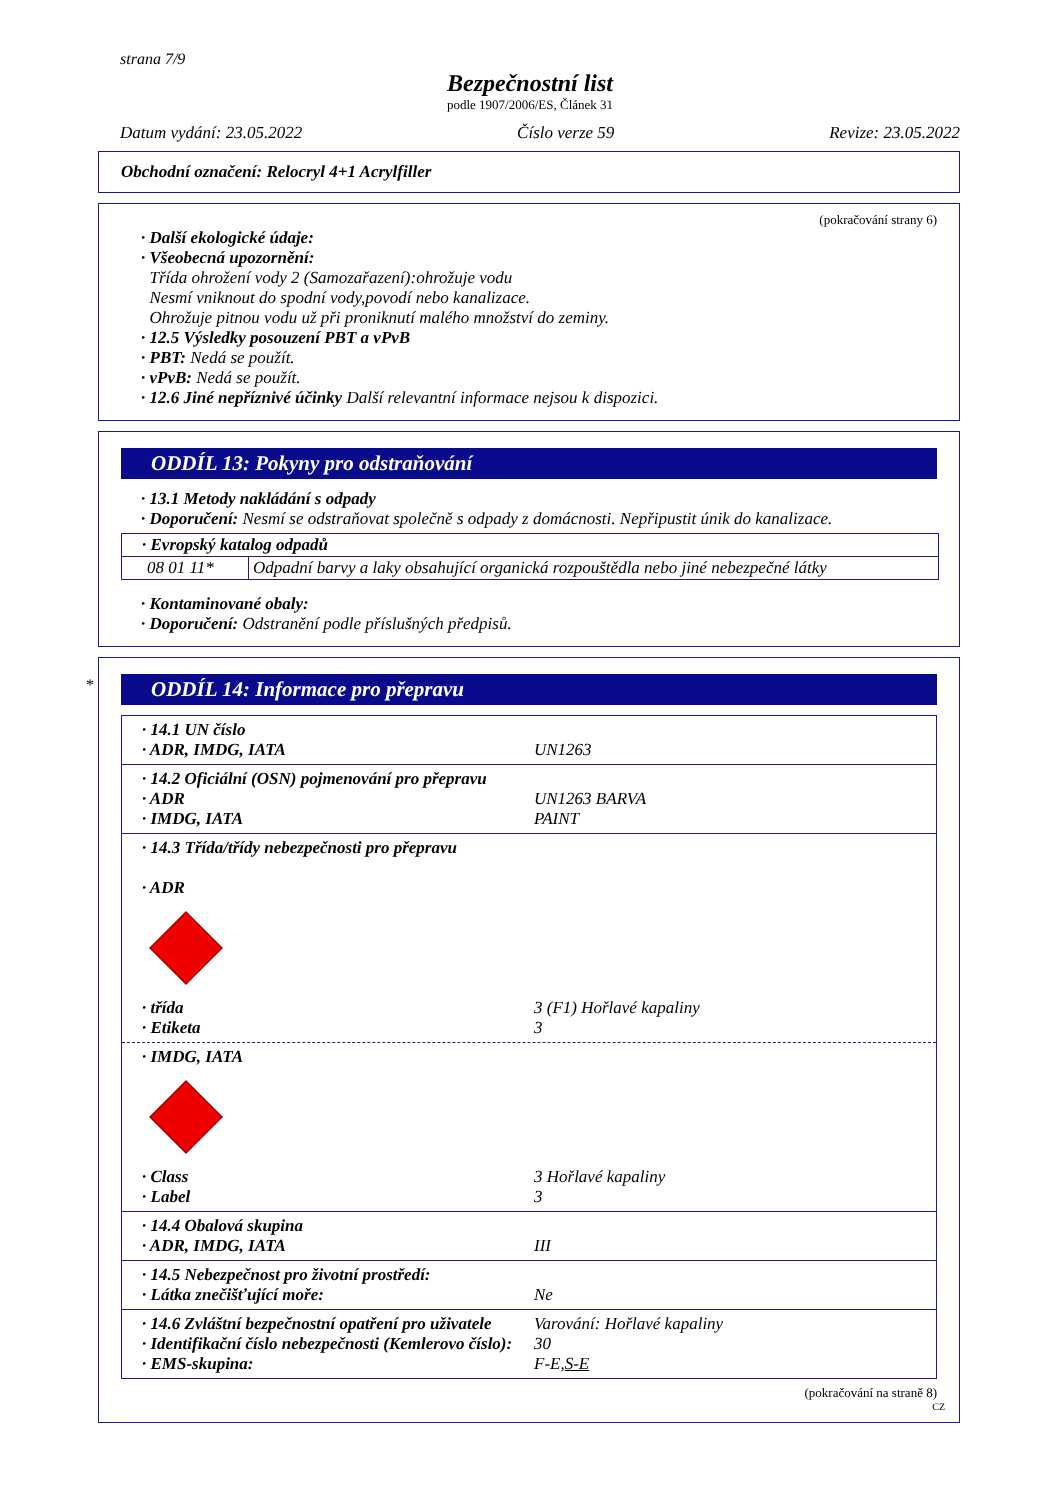strana 7/9
Bezpečnostní list
podle 1907/2006/ES, Článek 31
Datum vydání: 23.05.2022 Číslo verze 59 Revize: 23.05.2022
Obchodní označení: Relocryl 4+1 Acrylfiller
(pokračování strany 6)
· Další ekologické údaje:
· Všeobecná upozornění:
Třída ohrožení vody 2 (Samozařazení):ohrožuje vodu
Nesmí vniknout do spodní vody,povodí nebo kanalizace.
Ohrožuje pitnou vodu už při proniknutí malého množství do zeminy.
· 12.5 Výsledky posouzení PBT a vPvB
· PBT: Nedá se použít.
· vPvB: Nedá se použít.
· 12.6 Jiné nepříznivé účinky Další relevantní informace nejsou k dispozici.
ODDÍL 13: Pokyny pro odstraňování
· 13.1 Metody nakládání s odpady
· Doporučení: Nesmí se odstraňovat společně s odpady z domácnosti. Nepřipustit únik do kanalizace.
| · Evropský katalog odpadů | |
| 08 01 11* | Odpadní barvy a laky obsahující organická rozpouštědla nebo jiné nebezpečné látky |
· Kontaminované obaly:
· Doporučení: Odstranění podle příslušných předpisů.
*
ODDÍL 14: Informace pro přepravu
· 14.1 UN číslo
· ADR, IMDG, IATA UN1263
· 14.2 Oficiální (OSN) pojmenování pro přepravu
· ADR UN1263 BARVA
· IMDG, IATA PAINT
· 14.3 Třída/třídy nebezpečnosti pro přepravu
· ADR
· třída 3 (F1) Hořlavé kapaliny
· Etiketa 3
· IMDG, IATA
· Class 3 Hořlavé kapaliny
· Label 3
· 14.4 Obalová skupina
· ADR, IMDG, IATA III
· 14.5 Nebezpečnost pro životní prostředí:
· Látka znečišťující moře: Ne
· 14.6 Zvláštní bezpečnostní opatření pro uživatele
Varování: Hořlavé kapaliny
· Identifikační číslo nebezpečnosti (Kemlerovo číslo):
30
· EMS-skupina: F-E,S-E
(pokračování na straně 8)
CZ